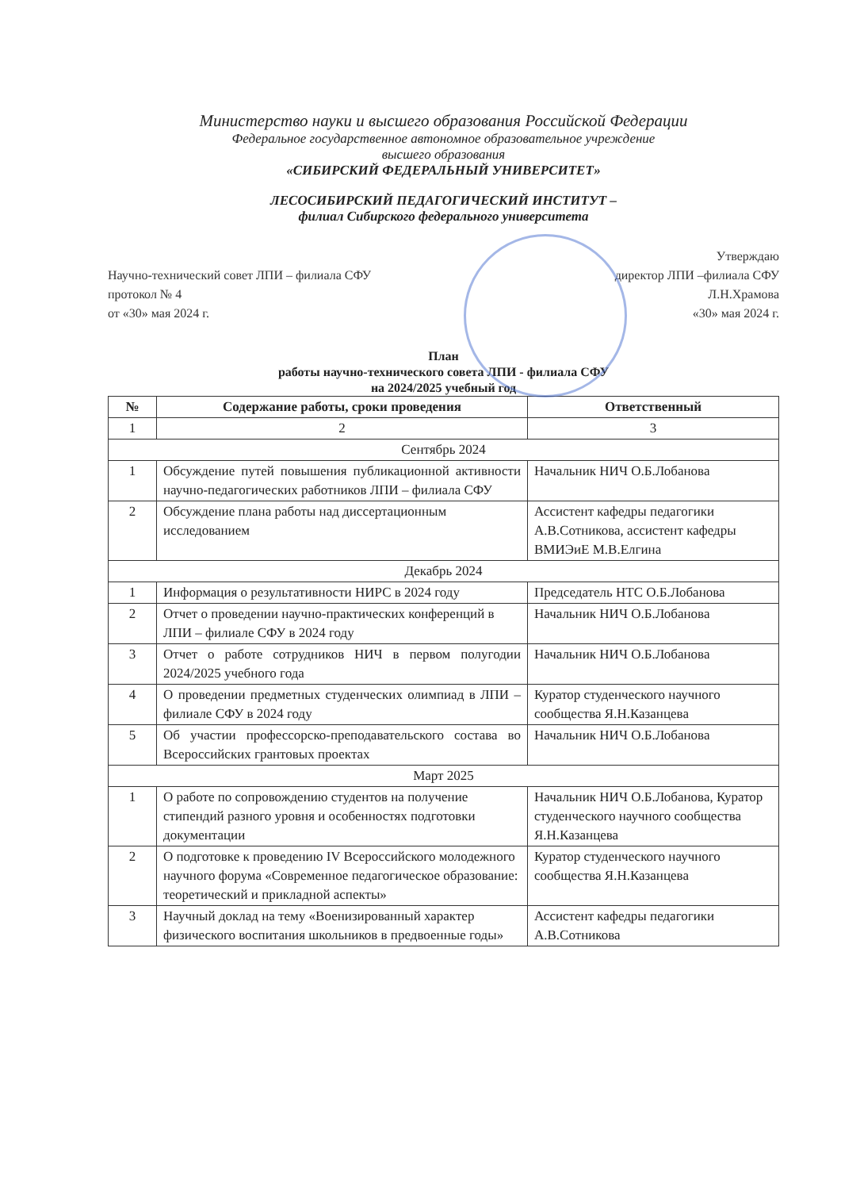Министерство науки и высшего образования Российской Федерации
Федеральное государственное автономное образовательное учреждение
высшего образования
«СИБИРСКИЙ ФЕДЕРАЛЬНЫЙ УНИВЕРСИТЕТ»
ЛЕСОСИБИРСКИЙ ПЕДАГОГИЧЕСКИЙ ИНСТИТУТ –
филиал Сибирского федерального университета
Научно-технический совет ЛПИ – филиала СФУ
протокол № 4
от «30» мая 2024 г.
Утверждаю
директор ЛПИ –филиала СФУ
Л.Н.Храмова
«30» мая 2024 г.
План
работы научно-технического совета ЛПИ - филиала СФУ
на 2024/2025 учебный год
| № | Содержание работы, сроки проведения | Ответственный |
| --- | --- | --- |
| 1 | 2 | 3 |
| Сентябрь 2024 | | |
| 1 | Обсуждение путей повышения публикационной активности научно-педагогических работников ЛПИ – филиала СФУ | Начальник НИЧ О.Б.Лобанова |
| 2 | Обсуждение плана работы над диссертационным исследованием | Ассистент кафедры педагогики А.В.Сотникова, ассистент кафедры ВМИЭиЕ М.В.Елгина |
| Декабрь 2024 | | |
| 1 | Информация о результативности НИРС в 2024 году | Председатель НТС О.Б.Лобанова |
| 2 | Отчет о проведении научно-практических конференций в ЛПИ – филиале СФУ в 2024 году | Начальник НИЧ О.Б.Лобанова |
| 3 | Отчет о работе сотрудников НИЧ в первом полугодии 2024/2025 учебного года | Начальник НИЧ О.Б.Лобанова |
| 4 | О проведении предметных студенческих олимпиад в ЛПИ – филиале СФУ в 2024 году | Куратор студенческого научного сообщества Я.Н.Казанцева |
| 5 | Об участии профессорско-преподавательского состава во Всероссийских грантовых проектах | Начальник НИЧ О.Б.Лобанова |
| Март 2025 | | |
| 1 | О работе по сопровождению студентов на получение стипендий разного уровня и особенностях подготовки документации | Начальник НИЧ О.Б.Лобанова, Куратор студенческого научного сообщества Я.Н.Казанцева |
| 2 | О подготовке к проведению IV Всероссийского молодежного научного форума «Современное педагогическое образование: теоретический и прикладной аспекты» | Куратор студенческого научного сообщества Я.Н.Казанцева |
| 3 | Научный доклад на тему «Военизированный характер физического воспитания школьников в предвоенные годы» | Ассистент кафедры педагогики А.В.Сотникова |